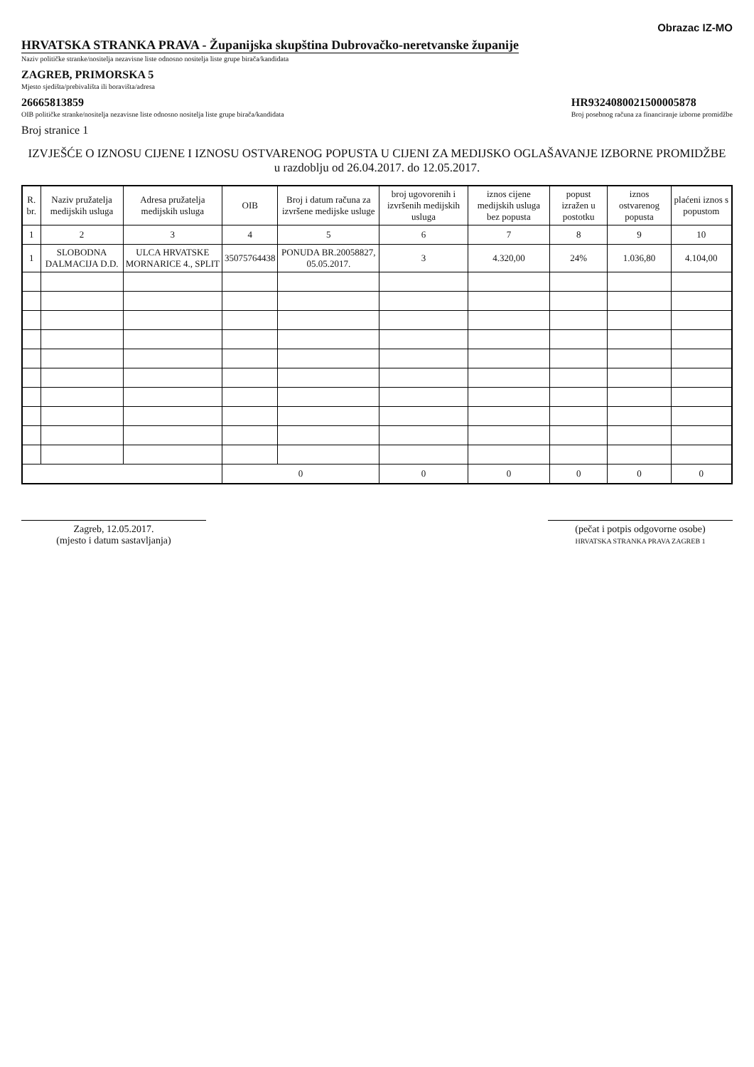Obrazac IZ-MO
HRVATSKA STRANKA PRAVA - Županijska skupština Dubrovačko-neretvanske županije
Naziv političke stranke/nositelja nezavisne liste odnosno nositelja liste grupe birača/kandidata
ZAGREB, PRIMORSKA 5
Mjesto sjedišta/prebivališta ili boravišta/adresa
26665813859
OIB političke stranke/nositelja nezavisne liste odnosno nositelja liste grupe birača/kandidata
HR9324080021500005878
Broj posebnog računa za financiranje izborne promidžbe
Broj stranice 1
IZVJEŠĆE O IZNOSU CIJENE I IZNOSU OSTVARENOG POPUSTA U CIJENI ZA MEDIJSKO OGLAŠAVANJE IZBORNE PROMIDŽBE
u razdoblju od 26.04.2017. do 12.05.2017.
| R. br. | Naziv pružatelja medijskih usluga | Adresa pružatelja medijskih usluga | OIB | Broj i datum računa za izvršene medijske usluge | broj ugovorenih i izvršenih medijskih usluga | iznos cijene medijskih usluga bez popusta | popust izražen u postotku | iznos ostvarenog popusta | plaćeni iznos s popustom |
| --- | --- | --- | --- | --- | --- | --- | --- | --- | --- |
| 1 | 2 | 3 | 4 | 5 | 6 | 7 | 8 | 9 | 10 |
| 1 | SLOBODNA DALMACIJA D.D. | ULCA HRVATSKE MORNARICE 4., SPLIT | 35075764438 | PONUDA BR.20058827, 05.05.2017. | 3 | 4.320,00 | 24% | 1.036,80 | 4.104,00 |
| | | | 0 | | 0 | 0 | 0 | 0 | 0 |
Zagreb, 12.05.2017.
(mjesto i datum sastavljanja)
(pečat i potpis odgovorne osobe)
HRVATSKA STRANKA PRAVA ZAGREB 1